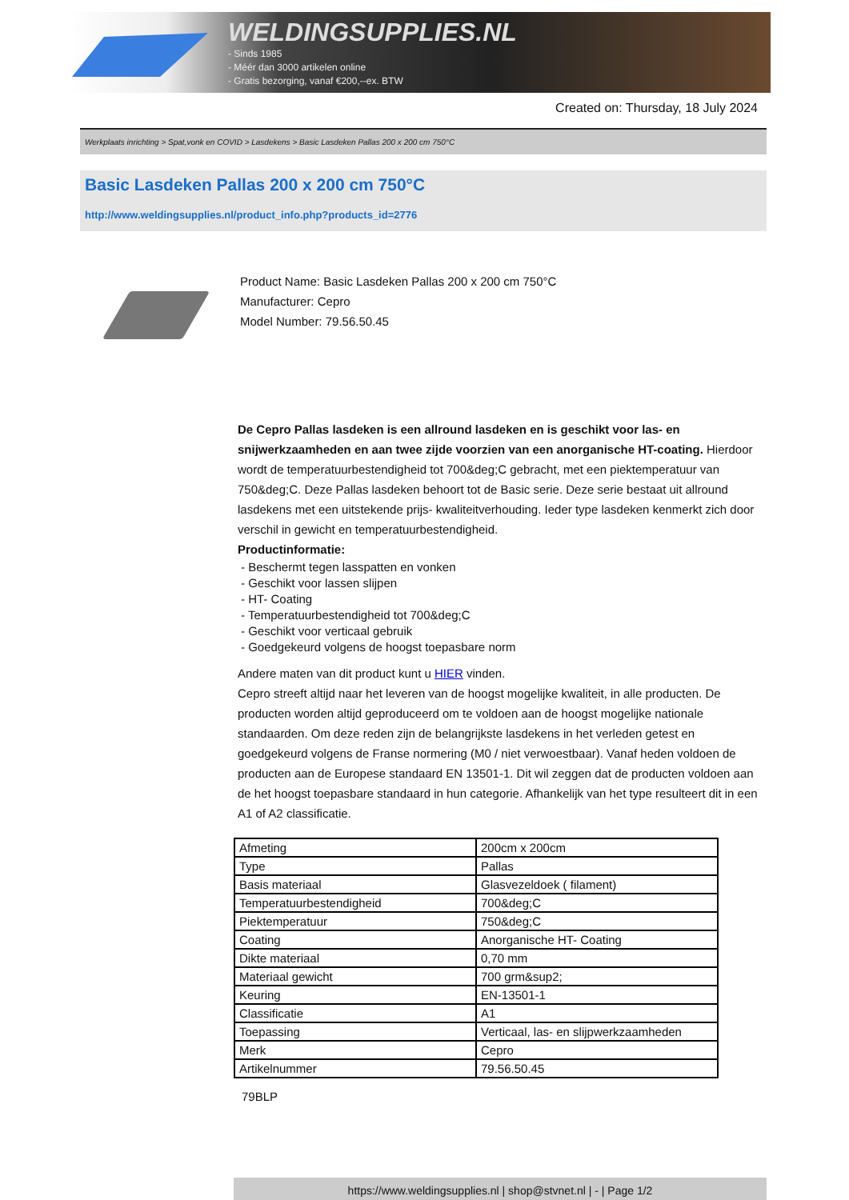WELDINGSUPPLIES.NL
- Sinds 1985
- Méér dan 3000 artikelen online
- Gratis bezorging, vanaf €200,--ex. BTW
Created on: Thursday, 18 July 2024
Werkplaats inrichting > Spat,vonk en COVID > Lasdekens > Basic Lasdeken Pallas 200 x 200 cm 750°C
Basic Lasdeken Pallas 200 x 200 cm 750°C
http://www.weldingsupplies.nl/product_info.php?products_id=2776
Product Name: Basic Lasdeken Pallas 200 x 200 cm 750°C
Manufacturer: Cepro
Model Number: 79.56.50.45
De Cepro Pallas lasdeken is een allround lasdeken en is geschikt voor las- en snijwerkzaamheden en aan twee zijde voorzien van een anorganische HT-coating. Hierdoor wordt de temperatuurbestendigheid tot 700&deg;C gebracht, met een piektemperatuur van 750&deg;C. Deze Pallas lasdeken behoort tot de Basic serie. Deze serie bestaat uit allround lasdekens met een uitstekende prijs- kwaliteitverhouding. Ieder type lasdeken kenmerkt zich door verschil in gewicht en temperatuurbestendigheid.
Productinformatie:
- Beschermt tegen lasspatten en vonken
- Geschikt voor lassen slijpen
- HT- Coating
- Temperatuurbestendigheid tot 700&deg;C
- Geschikt voor verticaal gebruik
- Goedgekeurd volgens de hoogst toepasbare norm
Andere maten van dit product kunt u HIER vinden.
Cepro streeft altijd naar het leveren van de hoogst mogelijke kwaliteit, in alle producten. De producten worden altijd geproduceerd om te voldoen aan de hoogst mogelijke nationale standaarden. Om deze reden zijn de belangrijkste lasdekens in het verleden getest en goedgekeurd volgens de Franse normering (M0 / niet verwoestbaar). Vanaf heden voldoen de producten aan de Europese standaard EN 13501-1. Dit wil zeggen dat de producten voldoen aan de het hoogst toepasbare standaard in hun categorie. Afhankelijk van het type resulteert dit in een A1 of A2 classificatie.
| Afmeting | 200cm x 200cm |
| Type | Pallas |
| Basis materiaal | Glasvezeldoek ( filament) |
| Temperatuurbestendigheid | 700&deg;C |
| Piektemperatuur | 750&deg;C |
| Coating | Anorganische HT- Coating |
| Dikte materiaal | 0,70 mm |
| Materiaal gewicht | 700 grm&sup2; |
| Keuring | EN-13501-1 |
| Classificatie | A1 |
| Toepassing | Verticaal, las- en slijpwerkzaamheden |
| Merk | Cepro |
| Artikelnummer | 79.56.50.45 |
79BLP
https://www.weldingsupplies.nl | shop@stvnet.nl | - | Page 1/2